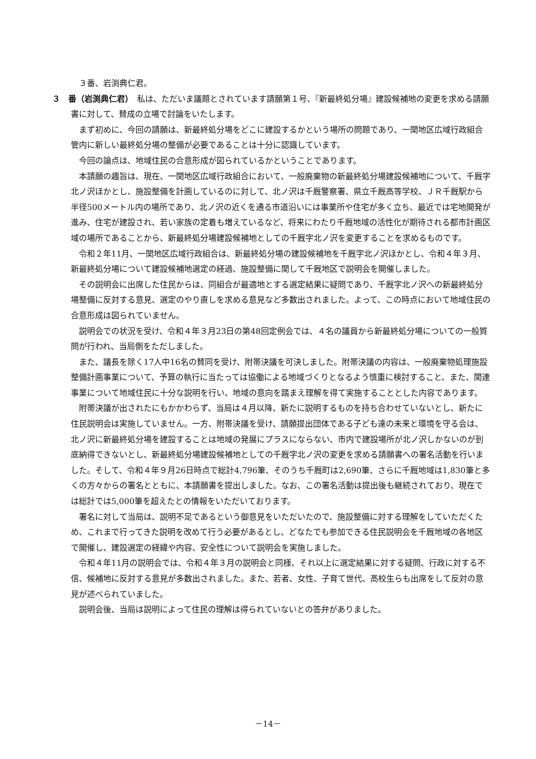３番、岩渕典仁君。
３　番（岩渕典仁君）　私は、ただいま議題とされています請願第１号、『新最終処分場』建設候補地の変更を求める請願書に対して、賛成の立場で討論をいたします。
まず初めに、今回の請願は、新最終処分場をどこに建設するかという場所の問題であり、一関地区広域行政組合管内に新しい最終処分場の整備が必要であることは十分に認識しています。
今回の論点は、地域住民の合意形成が図られているかということであります。
本請願の趣旨は、現在、一関地区広域行政組合において、一般廃棄物の新最終処分場建設候補地について、千厩字北ノ沢ほかとし、施設整備を計画しているのに対して、北ノ沢は千厩警察署、県立千厩高等学校、ＪＲ千厩駅から半径500メートル内の場所であり、北ノ沢の近くを通る市道沿いには事業所や住宅が多く立ち、最近では宅地開発が進み、住宅が建設され、若い家族の定着も増えているなど、将来にわたり千厩地域の活性化が期待される都市計画区域の場所であることから、新最終処分場建設候補地としての千厩字北ノ沢を変更することを求めるものです。
令和２年11月、一関地区広域行政組合は、新最終処分場の建設候補地を千厩字北ノ沢ほかとし、令和４年３月、新最終処分場について建設候補地選定の経過、施設整備に関して千厩地区で説明会を開催しました。
その説明会に出席した住民からは、同組合が最適地とする選定結果に疑問であり、千厩字北ノ沢への新最終処分場整備に反対する意見、選定のやり直しを求める意見など多数出されました。よって、この時点において地域住民の合意形成は図られていません。
説明会での状況を受け、令和４年３月23日の第48回定例会では、４名の議員から新最終処分場についての一般質問が行われ、当局側をただしました。
また、議長を除く17人中16名の賛同を受け、附帯決議を可決しました。附帯決議の内容は、一般廃棄物処理施設整備計画事業について、予算の執行に当たっては協働による地域づくりとなるよう慎重に検討すること、また、関連事業について地域住民に十分な説明を行い、地域の意向を踏まえ理解を得て実施することとした内容であります。
附帯決議が出されたにもかかわらず、当局は４月以降、新たに説明するものを持ち合わせていないとし、新たに住民説明会は実施していません。一方、附帯決議を受け、請願提出団体である子ども達の未来と環境を守る会は、北ノ沢に新最終処分場を建設することは地域の発展にプラスにならない、市内で建設場所が北ノ沢しかないのが到底納得できないとし、新最終処分場建設候補地としての千厩字北ノ沢の変更を求める請願書への署名活動を行いました。そして、令和４年９月26日時点で総計4,796筆、そのうち千厩町は2,690筆、さらに千厩地域は1,830筆と多くの方々からの署名とともに、本請願書を提出しました。なお、この署名活動は提出後も継続されており、現在では総計では5,000筆を超えたとの情報をいただいております。
署名に対して当局は、説明不足であるという御意見をいただいたので、施設整備に対する理解をしていただくため、これまで行ってきた説明を改めて行う必要があるとし、どなたでも参加できる住民説明会を千厩地域の各地区で開催し、建設選定の経緯や内容、安全性について説明会を実施しました。
令和４年11月の説明会では、令和４年３月の説明会と同様、それ以上に選定結果に対する疑問、行政に対する不信、候補地に反対する意見が多数出されました。また、若者、女性、子育て世代、高校生らも出席をして反対の意見が述べられていました。
説明会後、当局は説明によって住民の理解は得られていないとの答弁がありました。
－14－